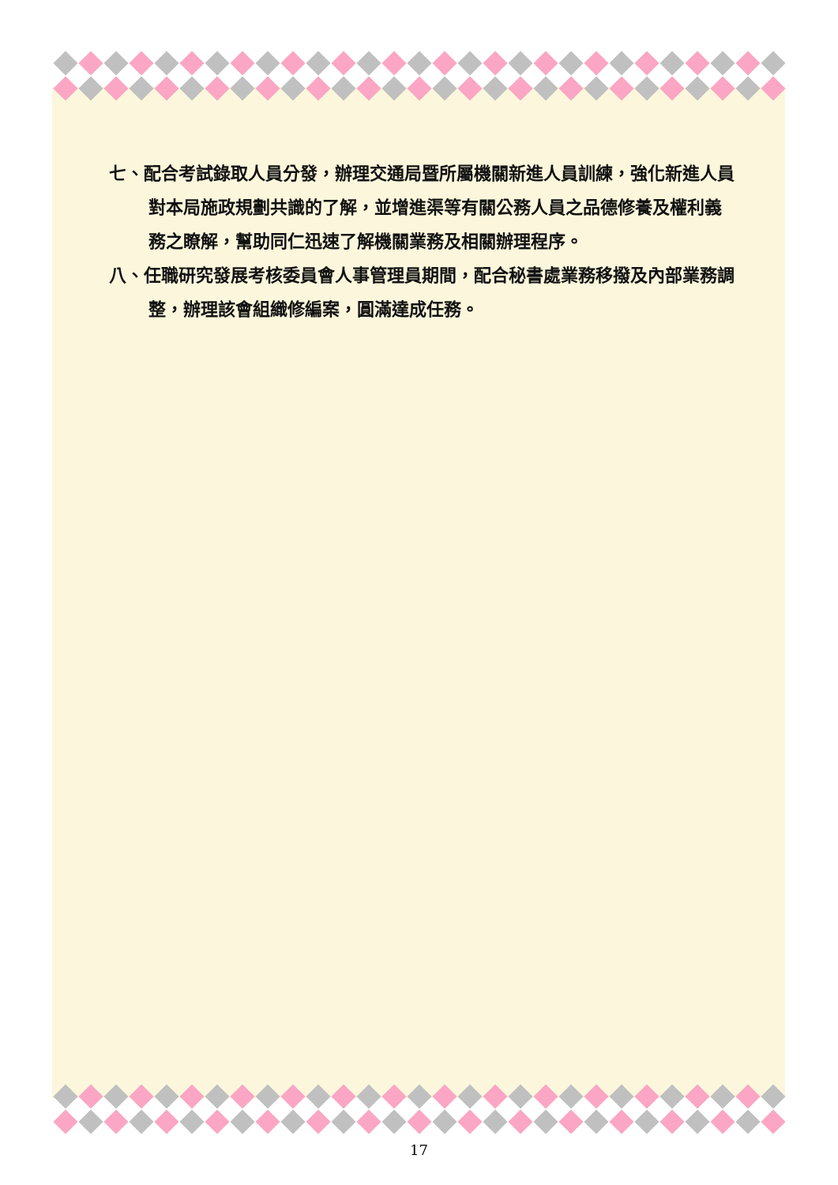七、配合考試錄取人員分發，辦理交通局暨所屬機關新進人員訓練，強化新進人員對本局施政規劃共識的了解，並增進渠等有關公務人員之品德修養及權利義務之瞭解，幫助同仁迅速了解機關業務及相關辦理程序。
八、任職研究發展考核委員會人事管理員期間，配合秘書處業務移撥及內部業務調整，辦理該會組織修編案，圓滿達成任務。
17